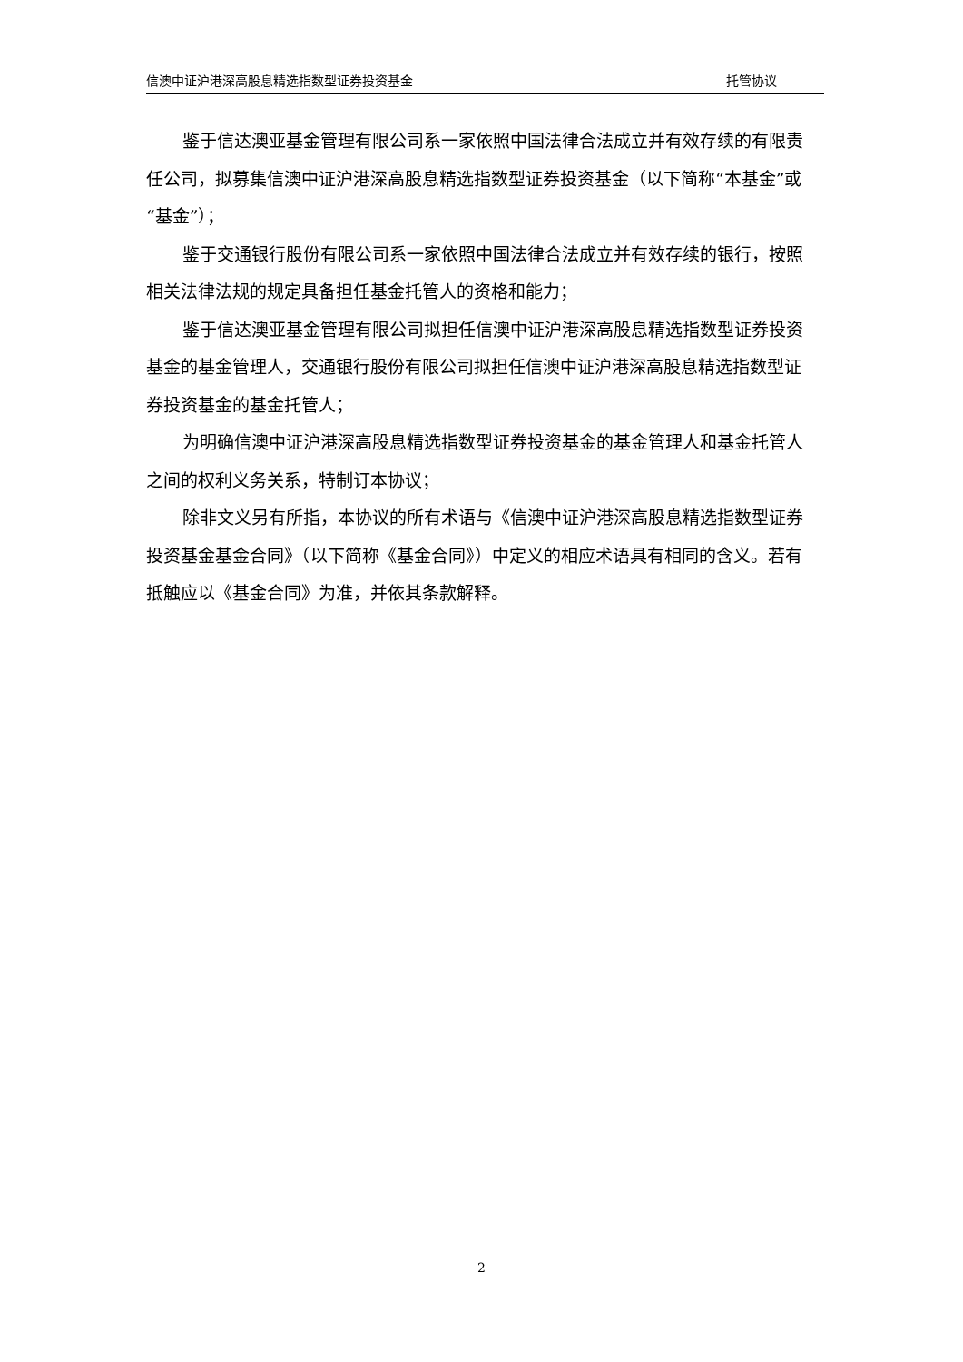信澳中证沪港深高股息精选指数型证券投资基金 托管协议
鉴于信达澳亚基金管理有限公司系一家依照中国法律合法成立并有效存续的有限责任公司，拟募集信澳中证沪港深高股息精选指数型证券投资基金（以下简称“本基金”或“基金”）；
鉴于交通银行股份有限公司系一家依照中国法律合法成立并有效存续的银行，按照相关法律法规的规定具备担任基金托管人的资格和能力；
鉴于信达澳亚基金管理有限公司拟担任信澳中证沪港深高股息精选指数型证券投资基金的基金管理人，交通银行股份有限公司拟担任信澳中证沪港深高股息精选指数型证券投资基金的基金托管人；
为明确信澳中证沪港深高股息精选指数型证券投资基金的基金管理人和基金托管人之间的权利义务关系，特制订本协议；
除非文义另有所指，本协议的所有术语与《信澳中证沪港深高股息精选指数型证券投资基金基金合同》（以下简称《基金合同》）中定义的相应术语具有相同的含义。若有抵触应以《基金合同》为准，并依其条款解释。
2